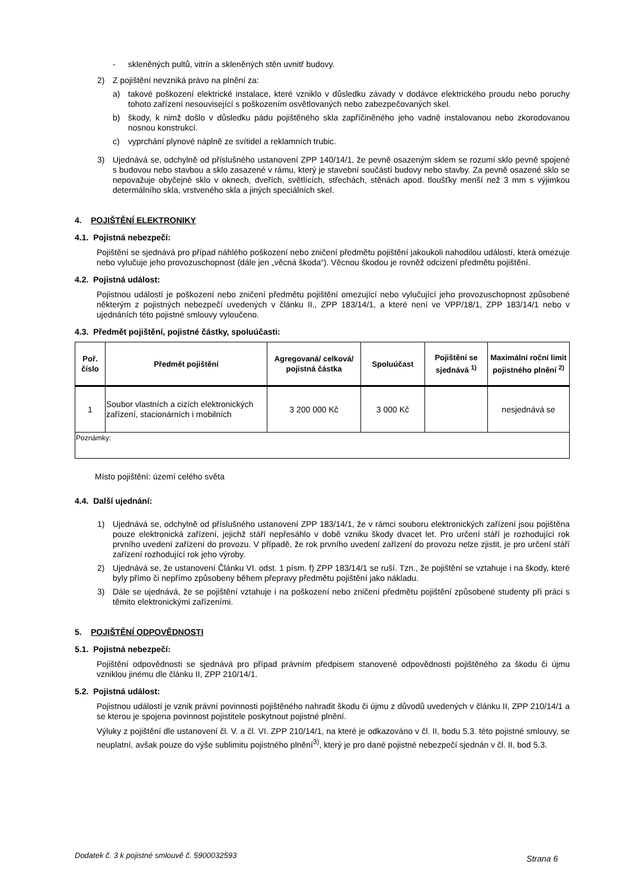- skleněných pultů, vitrín a skleněných stěn uvnitř budovy.
2) Z pojištění nevzniká právo na plnění za:
a) takové poškození elektrické instalace, které vzniklo v důsledku závady v dodávce elektrického proudu nebo poruchy tohoto zařízení nesouvisející s poškozením osvětlovaných nebo zabezpečovaných skel.
b) škody, k nimž došlo v důsledku pádu pojištěného skla zapříčiněného jeho vadně instalovanou nebo zkorodovanou nosnou konstrukcí.
c) vyprchání plynové náplně ze svítidel a reklamních trubic.
3) Ujednává se, odchylně od příslušného ustanovení ZPP 140/14/1, že pevně osazeným sklem se rozumí sklo pevně spojené s budovou nebo stavbou a sklo zasazené v rámu, který je stavební součástí budovy nebo stavby. Za pevně osazené sklo se nepovažuje obyčejné sklo v oknech, dveřích, světlících, střechách, stěnách apod. tloušťky menší než 3 mm s výjimkou determálního skla, vrstveného skla a jiných speciálních skel.
4. POJIŠTĚNÍ ELEKTRONIKY
4.1. Pojistná nebezpečí:
Pojištění se sjednává pro případ náhlého poškození nebo zničení předmětu pojištění jakoukoli nahodilou událostí, která omezuje nebo vylučuje jeho provozuschopnost (dále jen „věcná škoda“). Věcnou škodou je rovněž odcizení předmětu pojištění.
4.2. Pojistná událost:
Pojistnou událostí je poškození nebo zničení předmětu pojištění omezující nebo vylučující jeho provozuschopnost způsobené některým z pojistných nebezpečí uvedených v článku II., ZPP 183/14/1, a které není ve VPP/18/1, ZPP 183/14/1 nebo v ujednáních této pojistné smlouvy vyloučeno.
4.3. Předmět pojištění, pojistné částky, spoluúčasti:
| Poř. číslo | Předmět pojištění | Agregovaná/ celková/ pojistná částka | Spoluúčast | Pojištění se sjednává <sup>1)</sup> | Maximální roční limit pojistného plnění <sup>2)</sup> |
| --- | --- | --- | --- | --- | --- |
| 1 | Soubor vlastních a cizích elektronických zařízení, stacionárních i mobilních | 3 200 000 Kč | 3 000 Kč | | nesjednává se |
| Poznámky: | | | | | |
Místo pojištění: území celého světa
4.4. Další ujednání:
1) Ujednává se, odchylně od příslušného ustanovení ZPP 183/14/1, že v rámci souboru elektronických zařízení jsou pojištěna pouze elektronická zařízení, jejichž stáří nepřesáhlo v době vzniku škody dvacet let. Pro určení stáří je rozhodující rok prvního uvedení zařízení do provozu. V případě, že rok prvního uvedení zařízení do provozu nelze zjistit, je pro určení stáří zařízení rozhodující rok jeho výroby.
2) Ujednává se, že ustanovení Článku VI. odst. 1 písm. f) ZPP 183/14/1 se ruší. Tzn., že pojištění se vztahuje i na škody, které byly přímo či nepřímo způsobeny během přepravy předmětu pojištění jako nákladu.
3) Dále se ujednává, že se pojištění vztahuje i na poškození nebo zničení předmětu pojištění způsobené studenty při práci s těmito elektronickými zařízeními.
5. POJIŠTĚNÍ ODPOVĚDNOSTI
5.1. Pojistná nebezpečí:
Pojištění odpovědnosti se sjednává pro případ právním předpisem stanovené odpovědnosti pojištěného za škodu či újmu vzniklou jinému dle článku II, ZPP 210/14/1.
5.2. Pojistná událost:
Pojistnou událostí je vznik právní povinnosti pojištěného nahradit škodu či újmu z důvodů uvedených v článku II, ZPP 210/14/1 a se kterou je spojena povinnost pojistitele poskytnout pojistné plnění.
Výluky z pojištění dle ustanovení čl. V. a čl. VI. ZPP 210/14/1, na které je odkazováno v čl. II, bodu 5.3. této pojistné smlouvy, se neuplatní, avšak pouze do výše sublimitu pojistného plnění<sup>3)</sup>, který je pro dané pojistné nebezpečí sjednán v čl. II, bod 5.3.
Dodatek č. 3 k pojistné smlouvě č. 5900032593 Strana 6